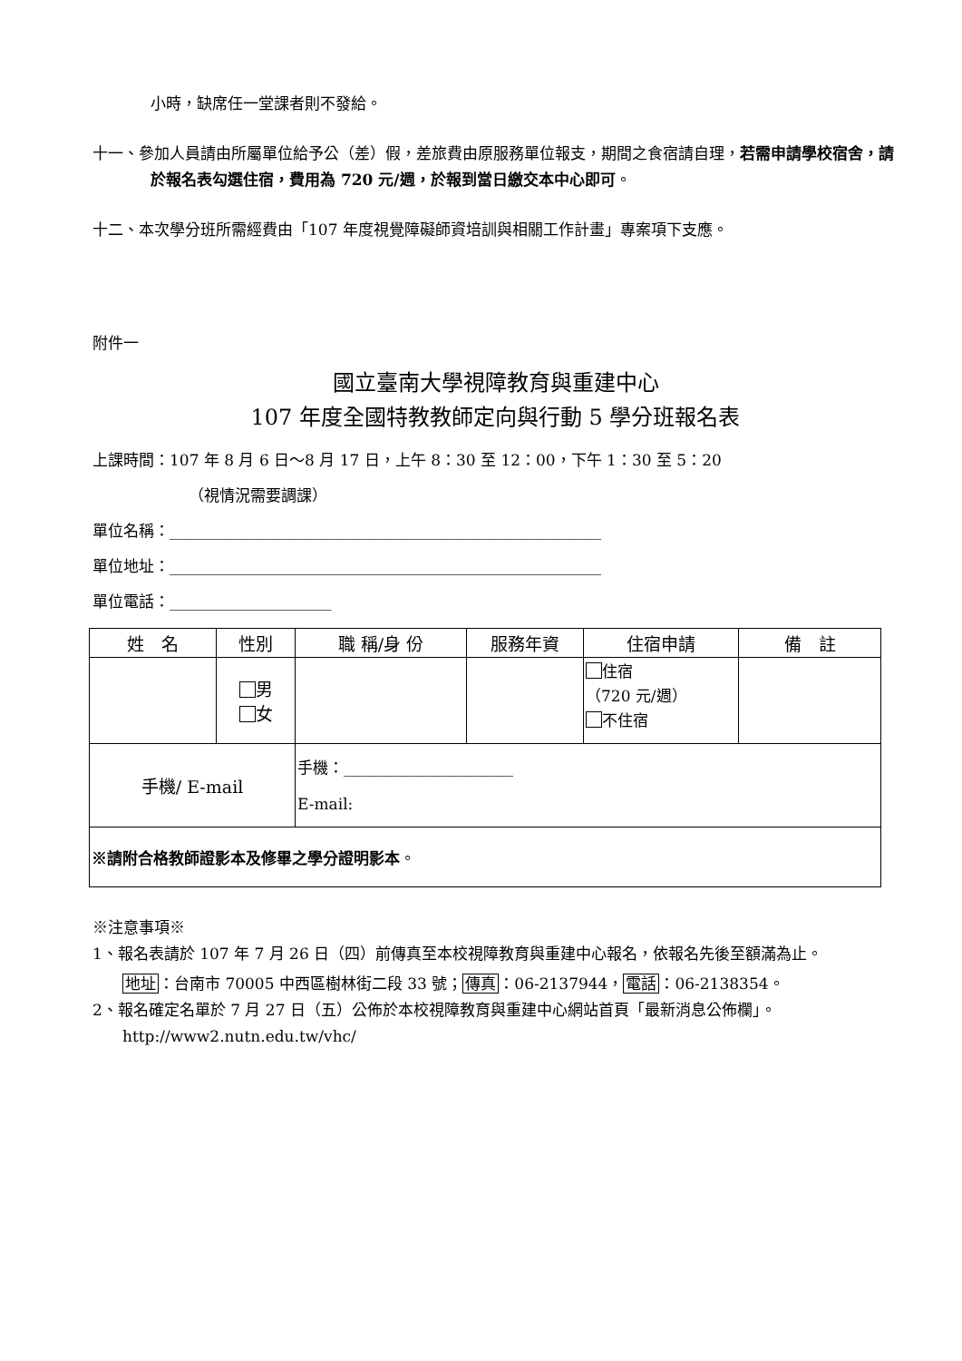小時，缺席任一堂課者則不發給。
十一、參加人員請由所屬單位給予公（差）假，差旅費由原服務單位報支，期間之食宿請自理，若需申請學校宿舍，請於報名表勾選住宿，費用為 720 元/週，於報到當日繳交本中心即可。
十二、本次學分班所需經費由「107 年度視覺障礙師資培訓與相關工作計畫」專案項下支應。
附件一
國立臺南大學視障教育與重建中心
107 年度全國特教教師定向與行動 5 學分班報名表
上課時間：107 年 8 月 6 日～8 月 17 日，上午 8：30 至 12：00，下午 1：30 至 5：20
（視情況需要調課）
單位名稱：________________________________________________________
單位地址：________________________________________________________
單位電話：_____________________
| 姓 名 | 性別 | 職 稱/身 份 | 服務年資 | 住宿申請 | 備 註 |
| | 男 女 | | | 住宿 （720 元/週） 不住宿 | |
| 手機/ E-mail | | 手機：______________________ E-mail: | | | |
| ※請附合格教師證影本及修畢之學分證明影本 。 | | | | | |
※注意事項※
1、報名表請於 107 年 7 月 26 日（四）前傳真至本校視障教育與重建中心報名，依報名先後至額滿為止。
地址：台南市 70005 中西區樹林街二段 33 號；傳真：06-2137944，電話：06-2138354。
2、報名確定名單於 7 月 27 日（五）公佈於本校視障教育與重建中心網站首頁「最新消息公佈欄」。 http://www2.nutn.edu.tw/vhc/